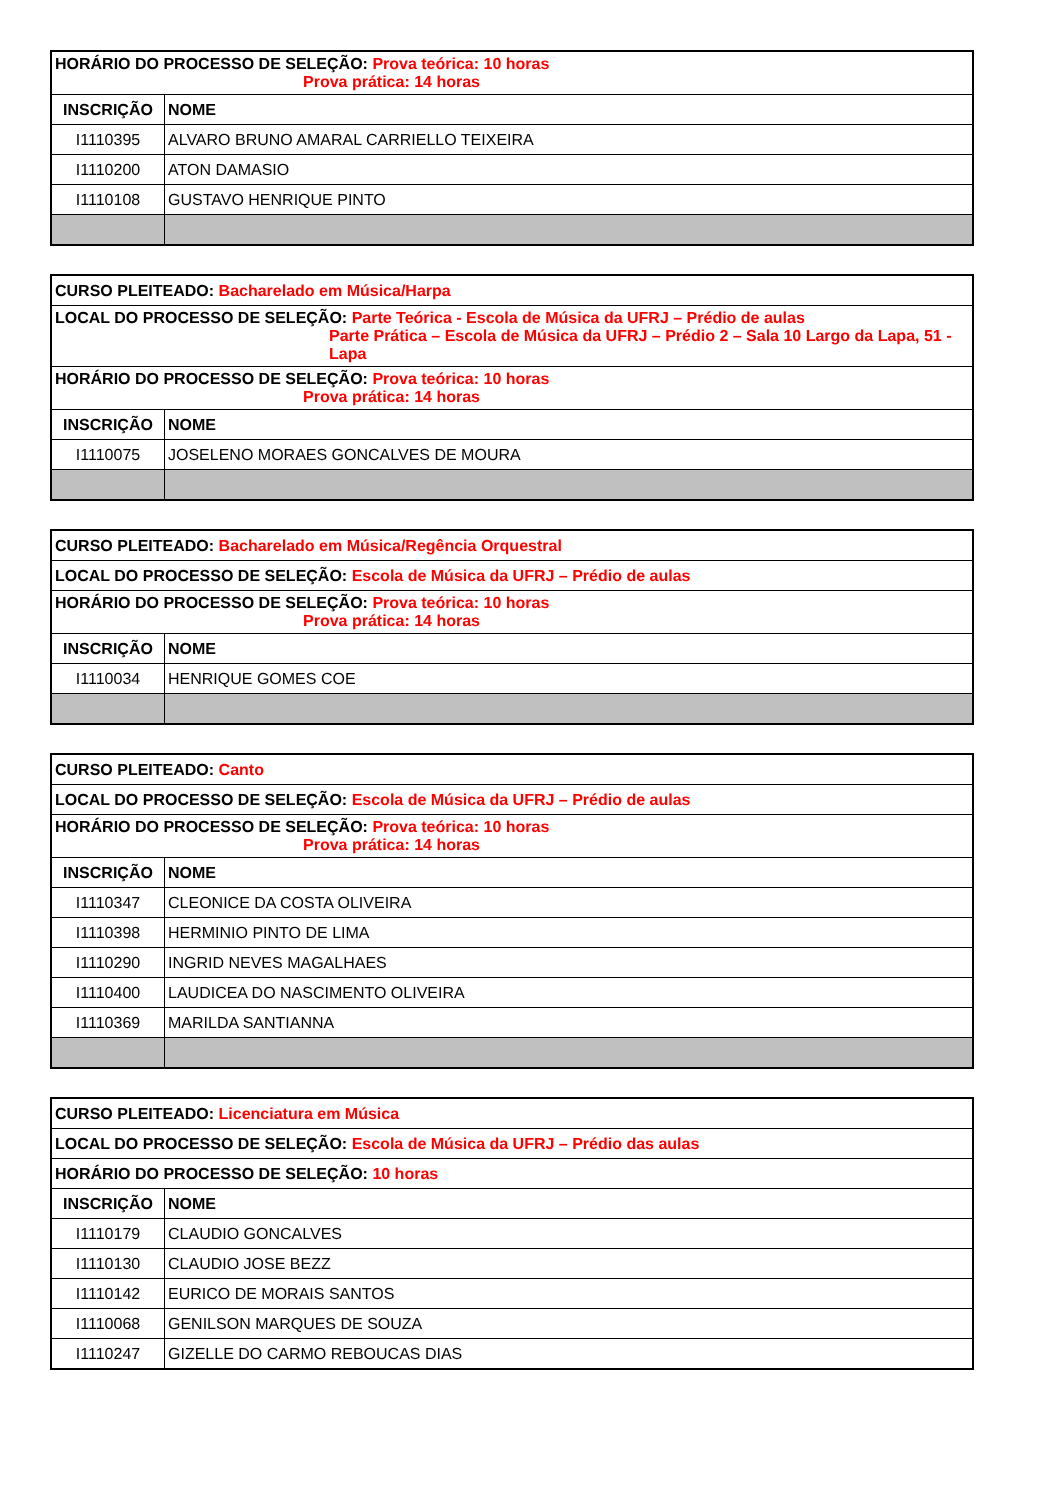| HORÁRIO DO PROCESSO DE SELEÇÃO: Prova teórica: 10 horas Prova prática: 14 horas | |
| INSCRIÇÃO | NOME |
| I1110395 | ALVARO BRUNO AMARAL CARRIELLO TEIXEIRA |
| I1110200 | ATON DAMASIO |
| I1110108 | GUSTAVO HENRIQUE PINTO |
| CURSO PLEITEADO: Bacharelado em Música/Harpa | |
| LOCAL DO PROCESSO DE SELEÇÃO: Parte Teórica - Escola de Música da UFRJ – Prédio de aulas Parte Prática – Escola de Música da UFRJ – Prédio 2 – Sala 10 Largo da Lapa, 51 - Lapa | |
| HORÁRIO DO PROCESSO DE SELEÇÃO: Prova teórica: 10 horas Prova prática: 14 horas | |
| INSCRIÇÃO | NOME |
| I1110075 | JOSELENO MORAES GONCALVES DE MOURA |
| CURSO PLEITEADO: Bacharelado em Música/Regência Orquestral | |
| LOCAL DO PROCESSO DE SELEÇÃO: Escola de Música da UFRJ – Prédio de aulas | |
| HORÁRIO DO PROCESSO DE SELEÇÃO: Prova teórica: 10 horas Prova prática: 14 horas | |
| INSCRIÇÃO | NOME |
| I1110034 | HENRIQUE GOMES COE |
| CURSO PLEITEADO: Canto | |
| LOCAL DO PROCESSO DE SELEÇÃO: Escola de Música da UFRJ – Prédio de aulas | |
| HORÁRIO DO PROCESSO DE SELEÇÃO: Prova teórica: 10 horas Prova prática: 14 horas | |
| INSCRIÇÃO | NOME |
| I1110347 | CLEONICE DA COSTA OLIVEIRA |
| I1110398 | HERMINIO PINTO DE LIMA |
| I1110290 | INGRID NEVES MAGALHAES |
| I1110400 | LAUDICEA DO NASCIMENTO OLIVEIRA |
| I1110369 | MARILDA SANTIANNA |
| CURSO PLEITEADO: Licenciatura em Música | |
| LOCAL DO PROCESSO DE SELEÇÃO: Escola de Música da UFRJ – Prédio das aulas | |
| HORÁRIO DO PROCESSO DE SELEÇÃO: 10 horas | |
| INSCRIÇÃO | NOME |
| I1110179 | CLAUDIO GONCALVES |
| I1110130 | CLAUDIO JOSE BEZZ |
| I1110142 | EURICO DE MORAIS SANTOS |
| I1110068 | GENILSON MARQUES DE SOUZA |
| I1110247 | GIZELLE DO CARMO REBOUCAS DIAS |